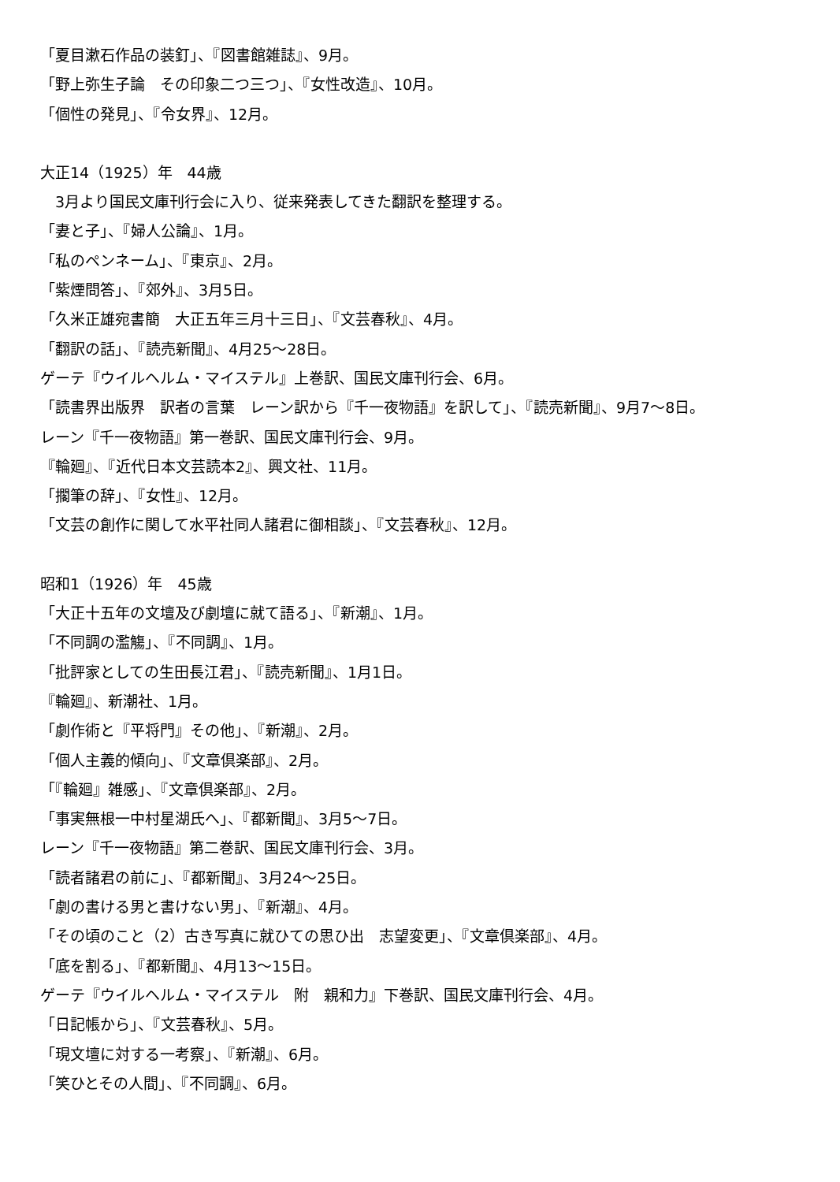「夏目漱石作品の装釘」、『図書館雑誌』、9月。
「野上弥生子論　その印象二つ三つ」、『女性改造』、10月。
「個性の発見」、『令女界』、12月。
大正14（1925）年　44歳
　3月より国民文庫刊行会に入り、従来発表してきた翻訳を整理する。
「妻と子」、『婦人公論』、1月。
「私のペンネーム」、『東京』、2月。
「紫煙問答」、『郊外』、3月5日。
「久米正雄宛書簡　大正五年三月十三日」、『文芸春秋』、4月。
「翻訳の話」、『読売新聞』、4月25〜28日。
ゲーテ『ウイルヘルム・マイステル』上巻訳、国民文庫刊行会、6月。
「読書界出版界　訳者の言葉　レーン訳から『千一夜物語』を訳して」、『読売新聞』、9月7〜8日。
レーン『千一夜物語』第一巻訳、国民文庫刊行会、9月。
『輪廻』、『近代日本文芸読本2』、興文社、11月。
「擱筆の辞」、『女性』、12月。
「文芸の創作に関して水平社同人諸君に御相談」、『文芸春秋』、12月。
昭和1（1926）年　45歳
「大正十五年の文壇及び劇壇に就て語る」、『新潮』、1月。
「不同調の濫觴」、『不同調』、1月。
「批評家としての生田長江君」、『読売新聞』、1月1日。
『輪廻』、新潮社、1月。
「劇作術と『平将門』その他」、『新潮』、2月。
「個人主義的傾向」、『文章倶楽部』、2月。
「『輪廻』雑感」、『文章倶楽部』、2月。
「事実無根一中村星湖氏へ」、『都新聞』、3月5〜7日。
レーン『千一夜物語』第二巻訳、国民文庫刊行会、3月。
「読者諸君の前に」、『都新聞』、3月24〜25日。
「劇の書ける男と書けない男」、『新潮』、4月。
「その頃のこと（2）古き写真に就ひての思ひ出　志望変更」、『文章倶楽部』、4月。
「底を割る」、『都新聞』、4月13〜15日。
ゲーテ『ウイルヘルム・マイステル　附　親和力』下巻訳、国民文庫刊行会、4月。
「日記帳から」、『文芸春秋』、5月。
「現文壇に対する一考察」、『新潮』、6月。
「笑ひとその人間」、『不同調』、6月。